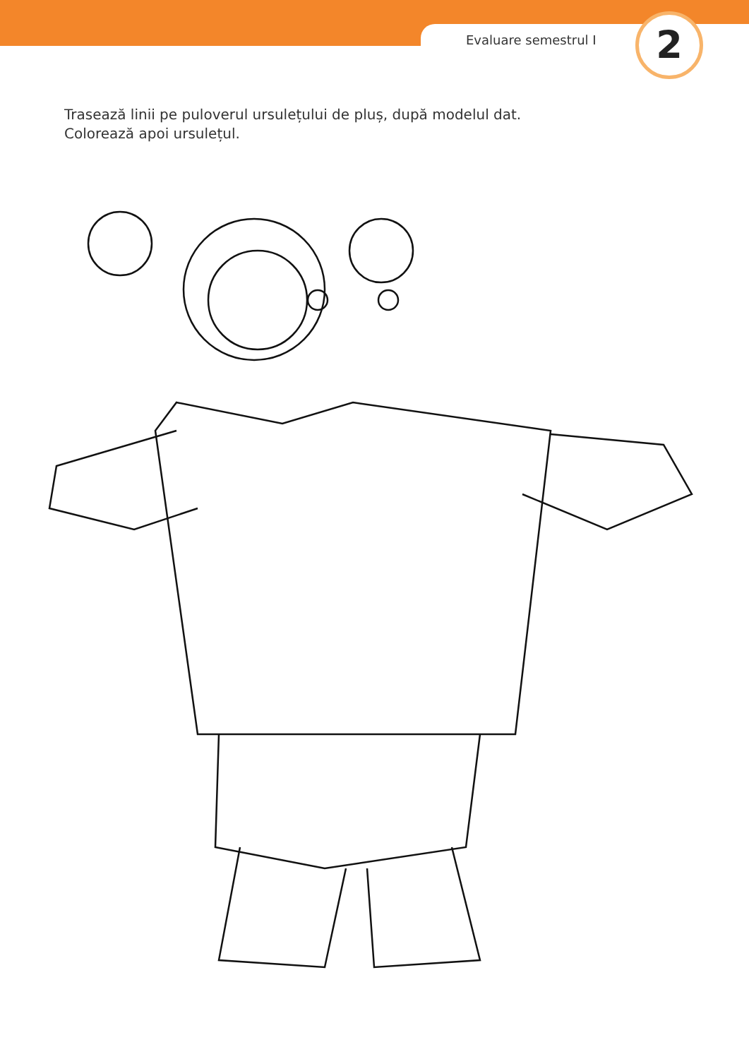Evaluare semestrul I 2
Trasează linii pe puloverul ursulețului de pluș, după modelul dat.
Colorează apoi ursulețul.